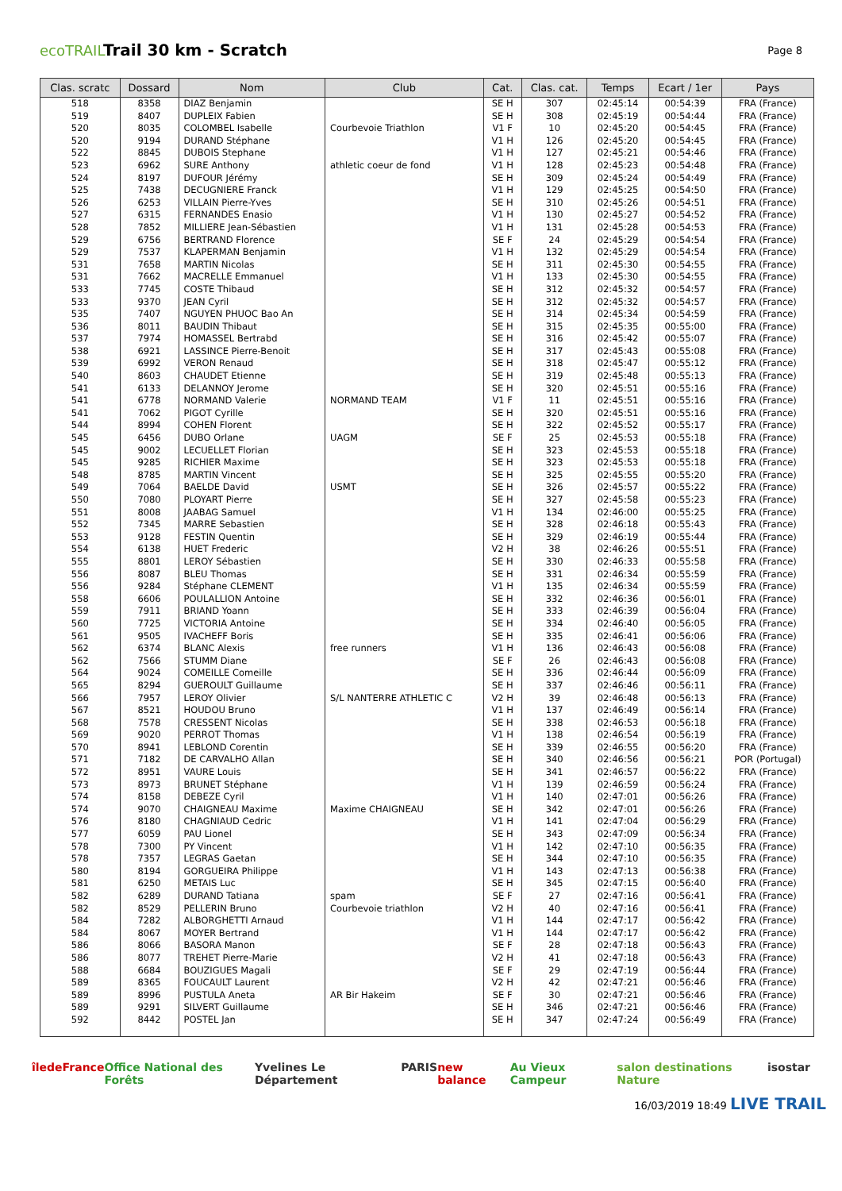ecoTRAIL
Trail 30 km - Scratch
Page 8
| Clas. scratc | Dossard | Nom | Club | Cat. | Clas. cat. | Temps | Ecart / 1er | Pays |
| --- | --- | --- | --- | --- | --- | --- | --- | --- |
| 518 | 8358 | DIAZ Benjamin | | SE H | 307 | 02:45:14 | 00:54:39 | FRA (France) |
| 519 | 8407 | DUPLEIX Fabien | | SE H | 308 | 02:45:19 | 00:54:44 | FRA (France) |
| 520 | 8035 | COLOMBEL Isabelle | Courbevoie Triathlon | V1 F | 10 | 02:45:20 | 00:54:45 | FRA (France) |
| 520 | 9194 | DURAND Stéphane | | V1 H | 126 | 02:45:20 | 00:54:45 | FRA (France) |
| 522 | 8845 | DUBOIS Stephane | | V1 H | 127 | 02:45:21 | 00:54:46 | FRA (France) |
| 523 | 6962 | SURE Anthony | athletic coeur de fond | V1 H | 128 | 02:45:23 | 00:54:48 | FRA (France) |
| 524 | 8197 | DUFOUR Jérémy | | SE H | 309 | 02:45:24 | 00:54:49 | FRA (France) |
| 525 | 7438 | DECUGNIERE Franck | | V1 H | 129 | 02:45:25 | 00:54:50 | FRA (France) |
| 526 | 6253 | VILLAIN Pierre-Yves | | SE H | 310 | 02:45:26 | 00:54:51 | FRA (France) |
| 527 | 6315 | FERNANDES Enasio | | V1 H | 130 | 02:45:27 | 00:54:52 | FRA (France) |
| 528 | 7852 | MILLIERE Jean-Sébastien | | V1 H | 131 | 02:45:28 | 00:54:53 | FRA (France) |
| 529 | 6756 | BERTRAND Florence | | SE F | 24 | 02:45:29 | 00:54:54 | FRA (France) |
| 529 | 7537 | KLAPERMAN Benjamin | | V1 H | 132 | 02:45:29 | 00:54:54 | FRA (France) |
| 531 | 7658 | MARTIN Nicolas | | SE H | 311 | 02:45:30 | 00:54:55 | FRA (France) |
| 531 | 7662 | MACRELLE Emmanuel | | V1 H | 133 | 02:45:30 | 00:54:55 | FRA (France) |
| 533 | 7745 | COSTE Thibaud | | SE H | 312 | 02:45:32 | 00:54:57 | FRA (France) |
| 533 | 9370 | JEAN Cyril | | SE H | 312 | 02:45:32 | 00:54:57 | FRA (France) |
| 535 | 7407 | NGUYEN PHUOC Bao An | | SE H | 314 | 02:45:34 | 00:54:59 | FRA (France) |
| 536 | 8011 | BAUDIN Thibaut | | SE H | 315 | 02:45:35 | 00:55:00 | FRA (France) |
| 537 | 7974 | HOMASSEL Bertrabd | | SE H | 316 | 02:45:42 | 00:55:07 | FRA (France) |
| 538 | 6921 | LASSINCE Pierre-Benoit | | SE H | 317 | 02:45:43 | 00:55:08 | FRA (France) |
| 539 | 6992 | VERON Renaud | | SE H | 318 | 02:45:47 | 00:55:12 | FRA (France) |
| 540 | 8603 | CHAUDET Etienne | | SE H | 319 | 02:45:48 | 00:55:13 | FRA (France) |
| 541 | 6133 | DELANNOY Jerome | | SE H | 320 | 02:45:51 | 00:55:16 | FRA (France) |
| 541 | 6778 | NORMAND Valerie | NORMAND TEAM | V1 F | 11 | 02:45:51 | 00:55:16 | FRA (France) |
| 541 | 7062 | PIGOT Cyrille | | SE H | 320 | 02:45:51 | 00:55:16 | FRA (France) |
| 544 | 8994 | COHEN Florent | | SE H | 322 | 02:45:52 | 00:55:17 | FRA (France) |
| 545 | 6456 | DUBO Orlane | UAGM | SE F | 25 | 02:45:53 | 00:55:18 | FRA (France) |
| 545 | 9002 | LECUELLET Florian | | SE H | 323 | 02:45:53 | 00:55:18 | FRA (France) |
| 545 | 9285 | RICHIER Maxime | | SE H | 323 | 02:45:53 | 00:55:18 | FRA (France) |
| 548 | 8785 | MARTIN Vincent | | SE H | 325 | 02:45:55 | 00:55:20 | FRA (France) |
| 549 | 7064 | BAELDE David | USMT | SE H | 326 | 02:45:57 | 00:55:22 | FRA (France) |
| 550 | 7080 | PLOYART Pierre | | SE H | 327 | 02:45:58 | 00:55:23 | FRA (France) |
| 551 | 8008 | JAABAG Samuel | | V1 H | 134 | 02:46:00 | 00:55:25 | FRA (France) |
| 552 | 7345 | MARRE Sebastien | | SE H | 328 | 02:46:18 | 00:55:43 | FRA (France) |
| 553 | 9128 | FESTIN Quentin | | SE H | 329 | 02:46:19 | 00:55:44 | FRA (France) |
| 554 | 6138 | HUET Frederic | | V2 H | 38 | 02:46:26 | 00:55:51 | FRA (France) |
| 555 | 8801 | LEROY Sébastien | | SE H | 330 | 02:46:33 | 00:55:58 | FRA (France) |
| 556 | 8087 | BLEU Thomas | | SE H | 331 | 02:46:34 | 00:55:59 | FRA (France) |
| 556 | 9284 | Stéphane CLEMENT | | V1 H | 135 | 02:46:34 | 00:55:59 | FRA (France) |
| 558 | 6606 | POULALLION Antoine | | SE H | 332 | 02:46:36 | 00:56:01 | FRA (France) |
| 559 | 7911 | BRIAND Yoann | | SE H | 333 | 02:46:39 | 00:56:04 | FRA (France) |
| 560 | 7725 | VICTORIA Antoine | | SE H | 334 | 02:46:40 | 00:56:05 | FRA (France) |
| 561 | 9505 | IVACHEFF Boris | | SE H | 335 | 02:46:41 | 00:56:06 | FRA (France) |
| 562 | 6374 | BLANC Alexis | free runners | V1 H | 136 | 02:46:43 | 00:56:08 | FRA (France) |
| 562 | 7566 | STUMM Diane | | SE F | 26 | 02:46:43 | 00:56:08 | FRA (France) |
| 564 | 9024 | COMEILLE Comeille | | SE H | 336 | 02:46:44 | 00:56:09 | FRA (France) |
| 565 | 8294 | GUEROULT Guillaume | | SE H | 337 | 02:46:46 | 00:56:11 | FRA (France) |
| 566 | 7957 | LEROY Olivier | S/L NANTERRE ATHLETIC C | V2 H | 39 | 02:46:48 | 00:56:13 | FRA (France) |
| 567 | 8521 | HOUDOU Bruno | | V1 H | 137 | 02:46:49 | 00:56:14 | FRA (France) |
| 568 | 7578 | CRESSENT Nicolas | | SE H | 338 | 02:46:53 | 00:56:18 | FRA (France) |
| 569 | 9020 | PERROT Thomas | | V1 H | 138 | 02:46:54 | 00:56:19 | FRA (France) |
| 570 | 8941 | LEBLOND Corentin | | SE H | 339 | 02:46:55 | 00:56:20 | FRA (France) |
| 571 | 7182 | DE CARVALHO Allan | | SE H | 340 | 02:46:56 | 00:56:21 | POR (Portugal) |
| 572 | 8951 | VAURE Louis | | SE H | 341 | 02:46:57 | 00:56:22 | FRA (France) |
| 573 | 8973 | BRUNET Stéphane | | V1 H | 139 | 02:46:59 | 00:56:24 | FRA (France) |
| 574 | 8158 | DEBEZE Cyril | | V1 H | 140 | 02:47:01 | 00:56:26 | FRA (France) |
| 574 | 9070 | CHAIGNEAU Maxime | Maxime CHAIGNEAU | SE H | 342 | 02:47:01 | 00:56:26 | FRA (France) |
| 576 | 8180 | CHAGNIAUD Cedric | | V1 H | 141 | 02:47:04 | 00:56:29 | FRA (France) |
| 577 | 6059 | PAU Lionel | | SE H | 343 | 02:47:09 | 00:56:34 | FRA (France) |
| 578 | 7300 | PY Vincent | | V1 H | 142 | 02:47:10 | 00:56:35 | FRA (France) |
| 578 | 7357 | LEGRAS Gaetan | | SE H | 344 | 02:47:10 | 00:56:35 | FRA (France) |
| 580 | 8194 | GORGUEIRA Philippe | | V1 H | 143 | 02:47:13 | 00:56:38 | FRA (France) |
| 581 | 6250 | METAIS Luc | | SE H | 345 | 02:47:15 | 00:56:40 | FRA (France) |
| 582 | 6289 | DURAND Tatiana | spam | SE F | 27 | 02:47:16 | 00:56:41 | FRA (France) |
| 582 | 8529 | PELLERIN Bruno | Courbevoie triathlon | V2 H | 40 | 02:47:16 | 00:56:41 | FRA (France) |
| 584 | 7282 | ALBORGHETTI Arnaud | | V1 H | 144 | 02:47:17 | 00:56:42 | FRA (France) |
| 584 | 8067 | MOYER Bertrand | | V1 H | 144 | 02:47:17 | 00:56:42 | FRA (France) |
| 586 | 8066 | BASORA Manon | | SE F | 28 | 02:47:18 | 00:56:43 | FRA (France) |
| 586 | 8077 | TREHET Pierre-Marie | | V2 H | 41 | 02:47:18 | 00:56:43 | FRA (France) |
| 588 | 6684 | BOUZIGUES Magali | | SE F | 29 | 02:47:19 | 00:56:44 | FRA (France) |
| 589 | 8365 | FOUCAULT Laurent | | V2 H | 42 | 02:47:21 | 00:56:46 | FRA (France) |
| 589 | 8996 | PUSTULA Aneta | AR Bir Hakeim | SE F | 30 | 02:47:21 | 00:56:46 | FRA (France) |
| 589 | 9291 | SILVERT Guillaume | | SE H | 346 | 02:47:21 | 00:56:46 | FRA (France) |
| 592 | 8442 | POSTEL Jan | | SE H | 347 | 02:47:24 | 00:56:49 | FRA (France) |
îledeFrance Office National des Forêts Yvelines Le Département PARIS new balance Au Vieux Campeur salon destinations Nature isostar
16/03/2019 18:49 LIVE TRAIL